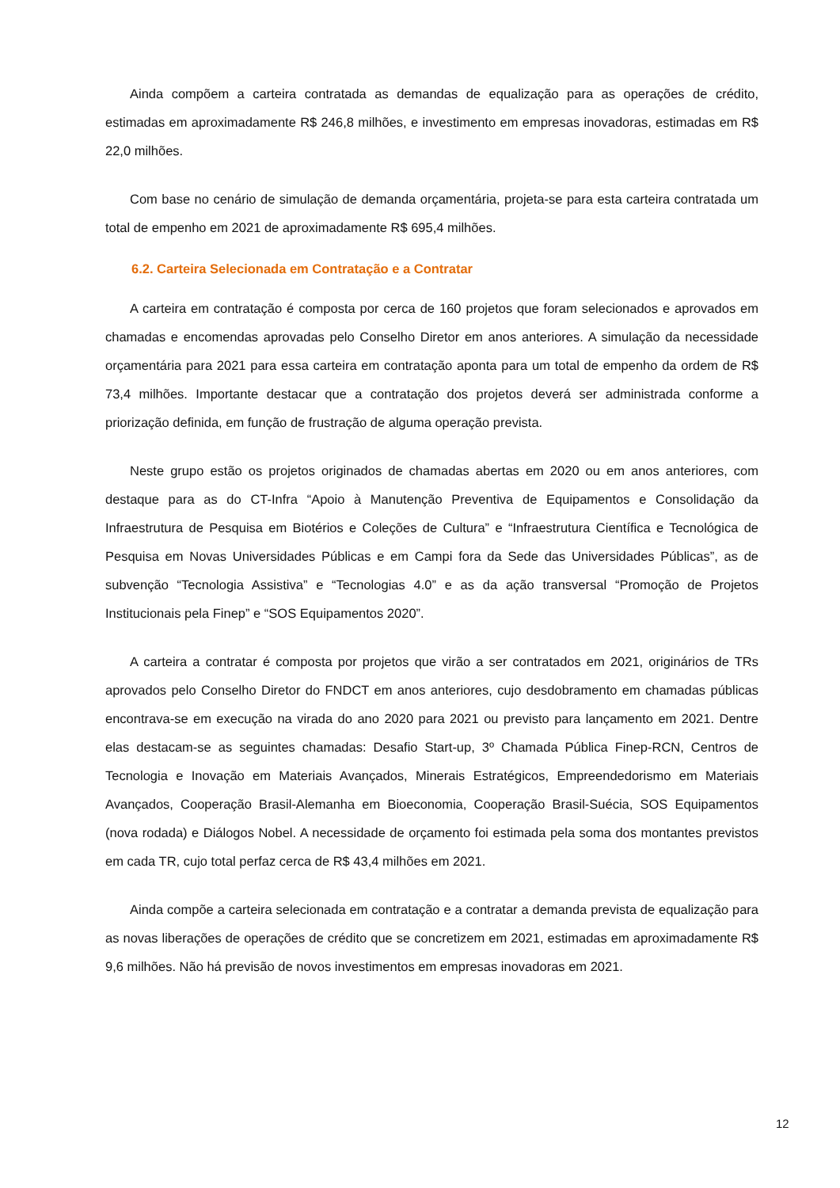Ainda compõem a carteira contratada as demandas de equalização para as operações de crédito, estimadas em aproximadamente R$ 246,8 milhões, e investimento em empresas inovadoras, estimadas em R$ 22,0 milhões.
Com base no cenário de simulação de demanda orçamentária, projeta-se para esta carteira contratada um total de empenho em 2021 de aproximadamente R$ 695,4 milhões.
6.2. Carteira Selecionada em Contratação e a Contratar
A carteira em contratação é composta por cerca de 160 projetos que foram selecionados e aprovados em chamadas e encomendas aprovadas pelo Conselho Diretor em anos anteriores. A simulação da necessidade orçamentária para 2021 para essa carteira em contratação aponta para um total de empenho da ordem de R$ 73,4 milhões. Importante destacar que a contratação dos projetos deverá ser administrada conforme a priorização definida, em função de frustração de alguma operação prevista.
Neste grupo estão os projetos originados de chamadas abertas em 2020 ou em anos anteriores, com destaque para as do CT-Infra “Apoio à Manutenção Preventiva de Equipamentos e Consolidação da Infraestrutura de Pesquisa em Biotérios e Coleções de Cultura” e “Infraestrutura Científica e Tecnológica de Pesquisa em Novas Universidades Públicas e em Campi fora da Sede das Universidades Públicas”, as de subvenção “Tecnologia Assistiva” e “Tecnologias 4.0” e as da ação transversal “Promoção de Projetos Institucionais pela Finep” e “SOS Equipamentos 2020”.
A carteira a contratar é composta por projetos que virão a ser contratados em 2021, originários de TRs aprovados pelo Conselho Diretor do FNDCT em anos anteriores, cujo desdobramento em chamadas públicas encontrava-se em execução na virada do ano 2020 para 2021 ou previsto para lançamento em 2021. Dentre elas destacam-se as seguintes chamadas: Desafio Start-up, 3º Chamada Pública Finep-RCN, Centros de Tecnologia e Inovação em Materiais Avançados, Minerais Estratégicos, Empreendedorismo em Materiais Avançados, Cooperação Brasil-Alemanha em Bioeconomia, Cooperação Brasil-Suécia, SOS Equipamentos (nova rodada) e Diálogos Nobel. A necessidade de orçamento foi estimada pela soma dos montantes previstos em cada TR, cujo total perfaz cerca de R$ 43,4 milhões em 2021.
Ainda compõe a carteira selecionada em contratação e a contratar a demanda prevista de equalização para as novas liberações de operações de crédito que se concretizem em 2021, estimadas em aproximadamente R$ 9,6 milhões. Não há previsão de novos investimentos em empresas inovadoras em 2021.
12